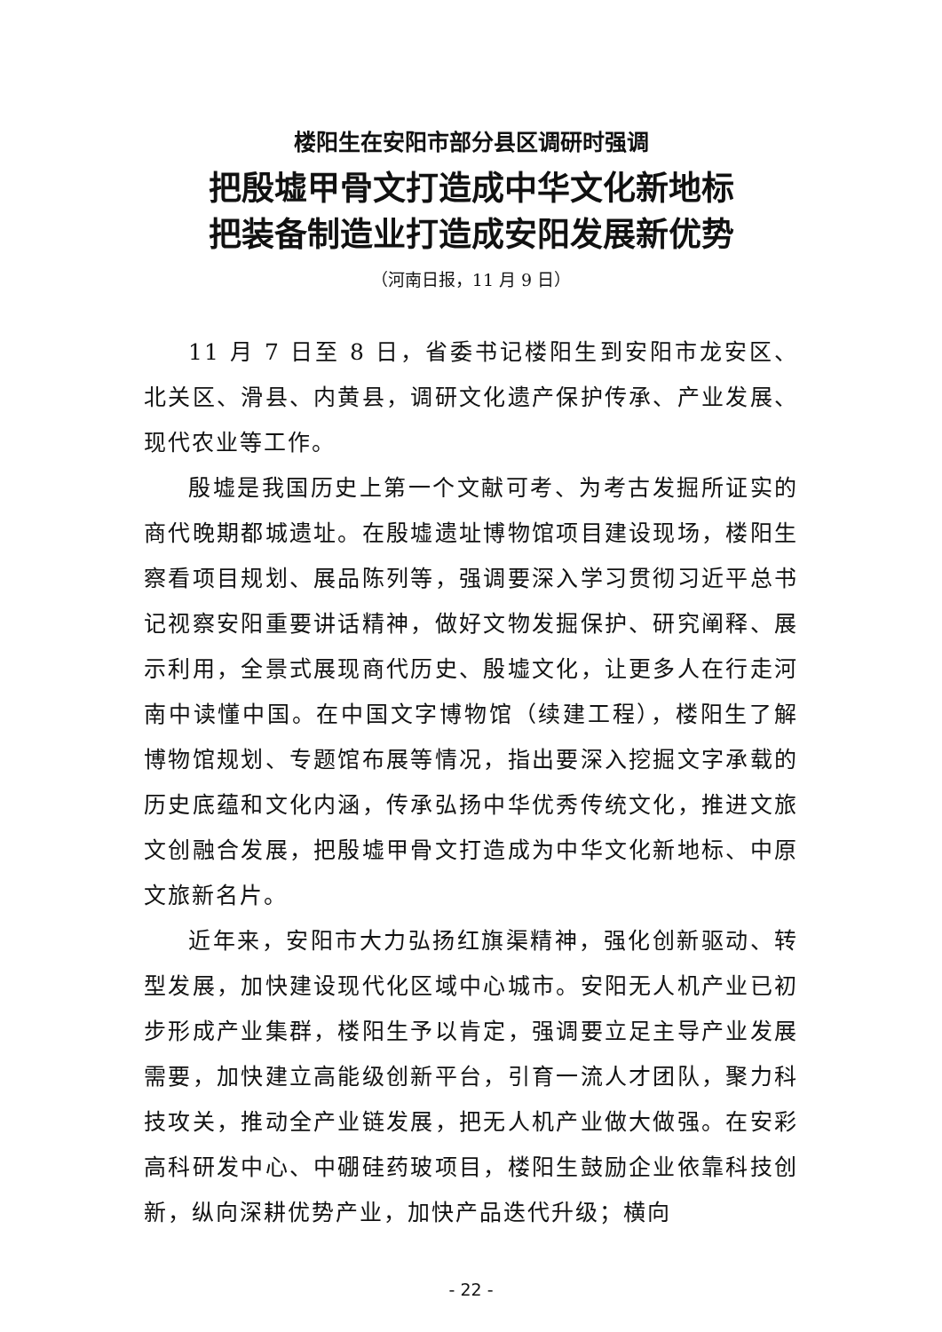楼阳生在安阳市部分县区调研时强调
把殷墟甲骨文打造成中华文化新地标
把装备制造业打造成安阳发展新优势
（河南日报，11 月 9 日）
11 月 7 日至 8 日，省委书记楼阳生到安阳市龙安区、北关区、滑县、内黄县，调研文化遗产保护传承、产业发展、现代农业等工作。
殷墟是我国历史上第一个文献可考、为考古发掘所证实的商代晚期都城遗址。在殷墟遗址博物馆项目建设现场，楼阳生察看项目规划、展品陈列等，强调要深入学习贯彻习近平总书记视察安阳重要讲话精神，做好文物发掘保护、研究阐释、展示利用，全景式展现商代历史、殷墟文化，让更多人在行走河南中读懂中国。在中国文字博物馆（续建工程），楼阳生了解博物馆规划、专题馆布展等情况，指出要深入挖掘文字承载的历史底蕴和文化内涵，传承弘扬中华优秀传统文化，推进文旅文创融合发展，把殷墟甲骨文打造成为中华文化新地标、中原文旅新名片。
近年来，安阳市大力弘扬红旗渠精神，强化创新驱动、转型发展，加快建设现代化区域中心城市。安阳无人机产业已初步形成产业集群，楼阳生予以肯定，强调要立足主导产业发展需要，加快建立高能级创新平台，引育一流人才团队，聚力科技攻关，推动全产业链发展，把无人机产业做大做强。在安彩高科研发中心、中硼硅药玻项目，楼阳生鼓励企业依靠科技创新，纵向深耕优势产业，加快产品迭代升级；横向
- 22 -